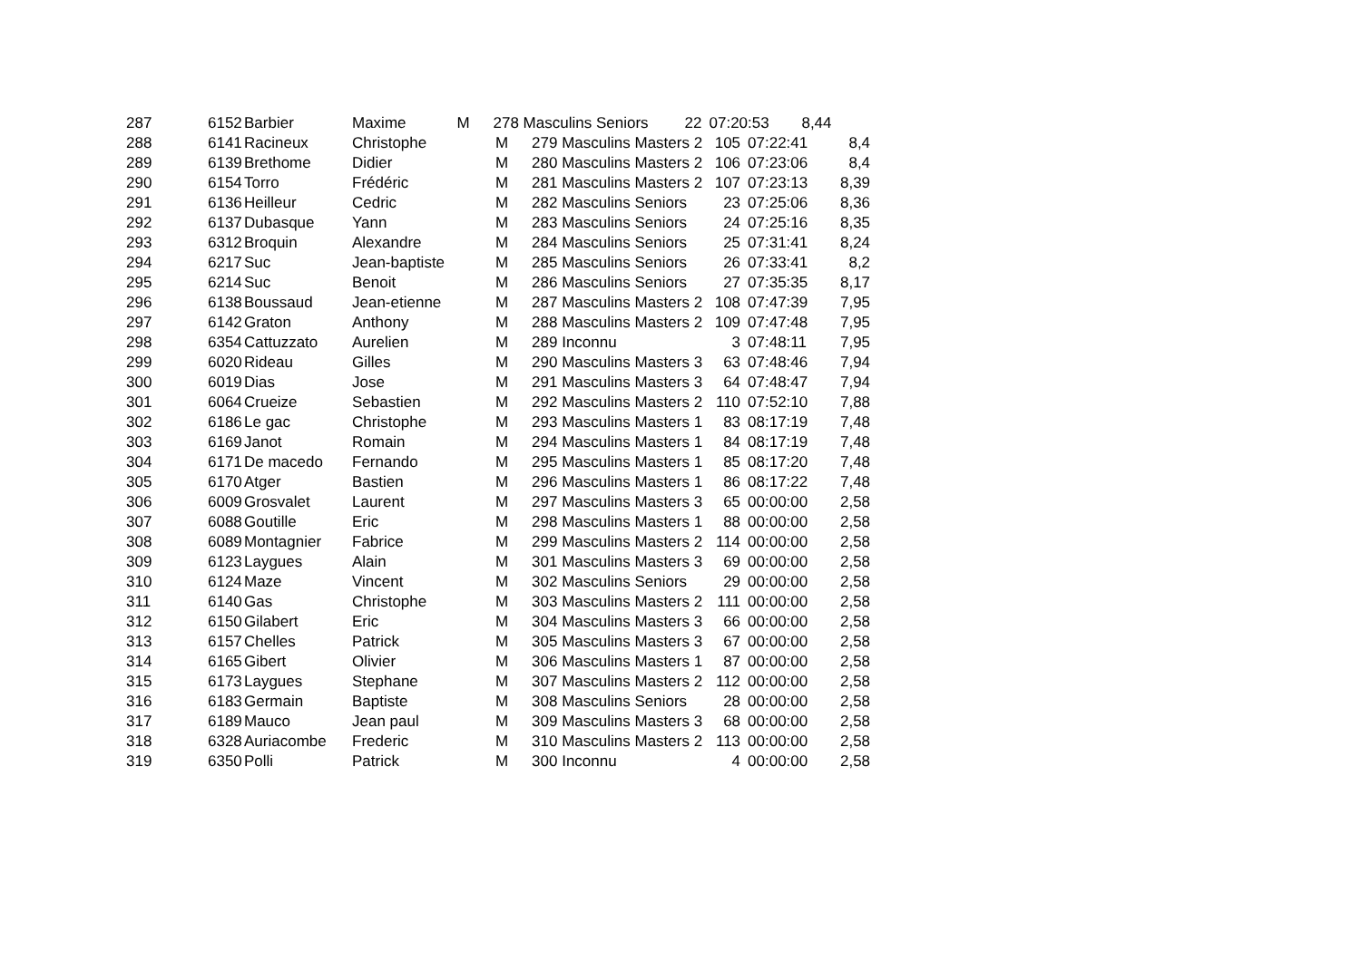| 287 | 6152 | Barbier | Maxime | | M | 278 Masculins Seniors | 22 | 07:20:53 | 8,44 |
| 288 | 6141 | Racineux | Christophe | | M | 279 Masculins Masters 2 | 105 | 07:22:41 | 8,4 |
| 289 | 6139 | Brethome | Didier | | M | 280 Masculins Masters 2 | 106 | 07:23:06 | 8,4 |
| 290 | 6154 | Torro | Frédéric | | M | 281 Masculins Masters 2 | 107 | 07:23:13 | 8,39 |
| 291 | 6136 | Heilleur | Cedric | | M | 282 Masculins Seniors | 23 | 07:25:06 | 8,36 |
| 292 | 6137 | Dubasque | Yann | | M | 283 Masculins Seniors | 24 | 07:25:16 | 8,35 |
| 293 | 6312 | Broquin | Alexandre | | M | 284 Masculins Seniors | 25 | 07:31:41 | 8,24 |
| 294 | 6217 | Suc | Jean-baptiste | | M | 285 Masculins Seniors | 26 | 07:33:41 | 8,2 |
| 295 | 6214 | Suc | Benoit | | M | 286 Masculins Seniors | 27 | 07:35:35 | 8,17 |
| 296 | 6138 | Boussaud | Jean-etienne | | M | 287 Masculins Masters 2 | 108 | 07:47:39 | 7,95 |
| 297 | 6142 | Graton | Anthony | | M | 288 Masculins Masters 2 | 109 | 07:47:48 | 7,95 |
| 298 | 6354 | Cattuzzato | Aurelien | | M | 289 Inconnu | 3 | 07:48:11 | 7,95 |
| 299 | 6020 | Rideau | Gilles | | M | 290 Masculins Masters 3 | 63 | 07:48:46 | 7,94 |
| 300 | 6019 | Dias | Jose | | M | 291 Masculins Masters 3 | 64 | 07:48:47 | 7,94 |
| 301 | 6064 | Crueize | Sebastien | | M | 292 Masculins Masters 2 | 110 | 07:52:10 | 7,88 |
| 302 | 6186 | Le gac | Christophe | | M | 293 Masculins Masters 1 | 83 | 08:17:19 | 7,48 |
| 303 | 6169 | Janot | Romain | | M | 294 Masculins Masters 1 | 84 | 08:17:19 | 7,48 |
| 304 | 6171 | De macedo | Fernando | | M | 295 Masculins Masters 1 | 85 | 08:17:20 | 7,48 |
| 305 | 6170 | Atger | Bastien | | M | 296 Masculins Masters 1 | 86 | 08:17:22 | 7,48 |
| 306 | 6009 | Grosvalet | Laurent | | M | 297 Masculins Masters 3 | 65 | 00:00:00 | 2,58 |
| 307 | 6088 | Goutille | Eric | | M | 298 Masculins Masters 1 | 88 | 00:00:00 | 2,58 |
| 308 | 6089 | Montagnier | Fabrice | | M | 299 Masculins Masters 2 | 114 | 00:00:00 | 2,58 |
| 309 | 6123 | Laygues | Alain | | M | 301 Masculins Masters 3 | 69 | 00:00:00 | 2,58 |
| 310 | 6124 | Maze | Vincent | | M | 302 Masculins Seniors | 29 | 00:00:00 | 2,58 |
| 311 | 6140 | Gas | Christophe | | M | 303 Masculins Masters 2 | 111 | 00:00:00 | 2,58 |
| 312 | 6150 | Gilabert | Eric | | M | 304 Masculins Masters 3 | 66 | 00:00:00 | 2,58 |
| 313 | 6157 | Chelles | Patrick | | M | 305 Masculins Masters 3 | 67 | 00:00:00 | 2,58 |
| 314 | 6165 | Gibert | Olivier | | M | 306 Masculins Masters 1 | 87 | 00:00:00 | 2,58 |
| 315 | 6173 | Laygues | Stephane | | M | 307 Masculins Masters 2 | 112 | 00:00:00 | 2,58 |
| 316 | 6183 | Germain | Baptiste | | M | 308 Masculins Seniors | 28 | 00:00:00 | 2,58 |
| 317 | 6189 | Mauco | Jean paul | | M | 309 Masculins Masters 3 | 68 | 00:00:00 | 2,58 |
| 318 | 6328 | Auriacombe | Frederic | | M | 310 Masculins Masters 2 | 113 | 00:00:00 | 2,58 |
| 319 | 6350 | Polli | Patrick | | M | 300 Inconnu | 4 | 00:00:00 | 2,58 |